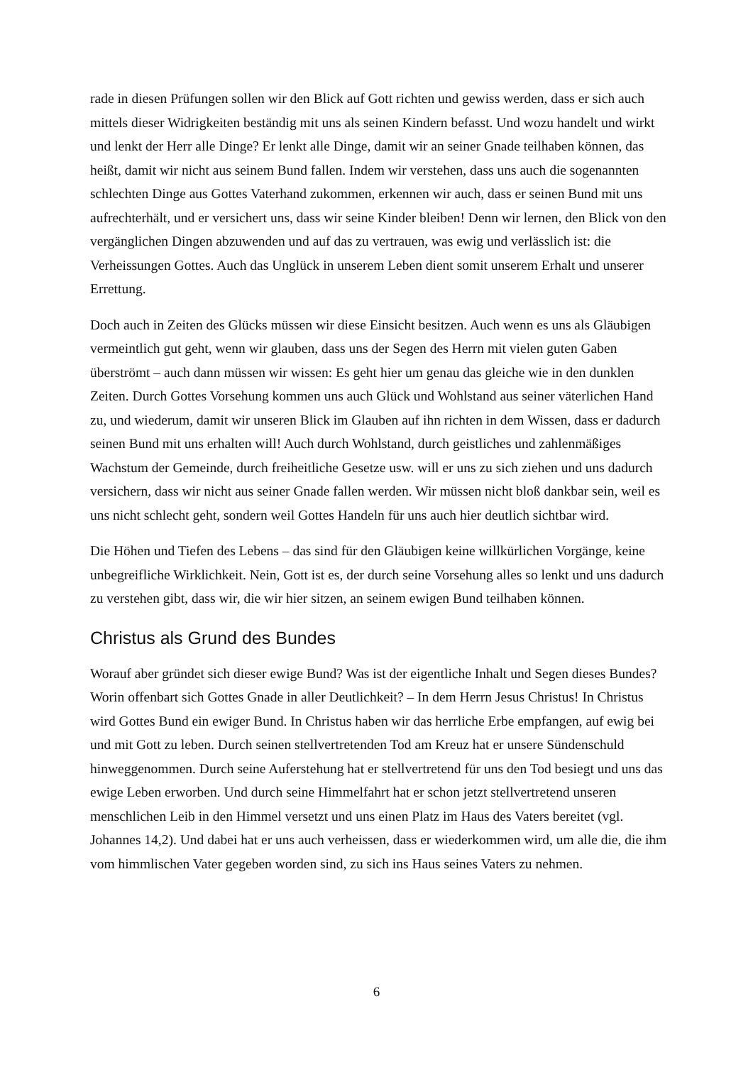rade in diesen Prüfungen sollen wir den Blick auf Gott richten und gewiss werden, dass er sich auch mittels dieser Widrigkeiten beständig mit uns als seinen Kindern befasst. Und wozu handelt und wirkt und lenkt der Herr alle Dinge? Er lenkt alle Dinge, damit wir an seiner Gnade teilhaben können, das heißt, damit wir nicht aus seinem Bund fallen. Indem wir verstehen, dass uns auch die sogenannten schlechten Dinge aus Gottes Vaterhand zukommen, erkennen wir auch, dass er seinen Bund mit uns aufrechterhält, und er versichert uns, dass wir seine Kinder bleiben! Denn wir lernen, den Blick von den vergänglichen Dingen abzuwenden und auf das zu vertrauen, was ewig und verlässlich ist: die Verheissungen Gottes. Auch das Unglück in unserem Leben dient somit unserem Erhalt und unserer Errettung.
Doch auch in Zeiten des Glücks müssen wir diese Einsicht besitzen. Auch wenn es uns als Gläubigen vermeintlich gut geht, wenn wir glauben, dass uns der Segen des Herrn mit vielen guten Gaben überströmt – auch dann müssen wir wissen: Es geht hier um genau das gleiche wie in den dunklen Zeiten. Durch Gottes Vorsehung kommen uns auch Glück und Wohlstand aus seiner väterlichen Hand zu, und wiederum, damit wir unseren Blick im Glauben auf ihn richten in dem Wissen, dass er dadurch seinen Bund mit uns erhalten will! Auch durch Wohlstand, durch geistliches und zahlenmäßiges Wachstum der Gemeinde, durch freiheitliche Gesetze usw. will er uns zu sich ziehen und uns dadurch versichern, dass wir nicht aus seiner Gnade fallen werden. Wir müssen nicht bloß dankbar sein, weil es uns nicht schlecht geht, sondern weil Gottes Handeln für uns auch hier deutlich sichtbar wird.
Die Höhen und Tiefen des Lebens – das sind für den Gläubigen keine willkürlichen Vorgänge, keine unbegreifliche Wirklichkeit. Nein, Gott ist es, der durch seine Vorsehung alles so lenkt und uns dadurch zu verstehen gibt, dass wir, die wir hier sitzen, an seinem ewigen Bund teilhaben können.
Christus als Grund des Bundes
Worauf aber gründet sich dieser ewige Bund? Was ist der eigentliche Inhalt und Segen dieses Bundes? Worin offenbart sich Gottes Gnade in aller Deutlichkeit? – In dem Herrn Jesus Christus! In Christus wird Gottes Bund ein ewiger Bund. In Christus haben wir das herrliche Erbe empfangen, auf ewig bei und mit Gott zu leben. Durch seinen stellvertretenden Tod am Kreuz hat er unsere Sündenschuld hinweggenommen. Durch seine Auferstehung hat er stellvertretend für uns den Tod besiegt und uns das ewige Leben erworben. Und durch seine Himmelfahrt hat er schon jetzt stellvertretend unseren menschlichen Leib in den Himmel versetzt und uns einen Platz im Haus des Vaters bereitet (vgl. Johannes 14,2). Und dabei hat er uns auch verheissen, dass er wiederkommen wird, um alle die, die ihm vom himmlischen Vater gegeben worden sind, zu sich ins Haus seines Vaters zu nehmen.
6